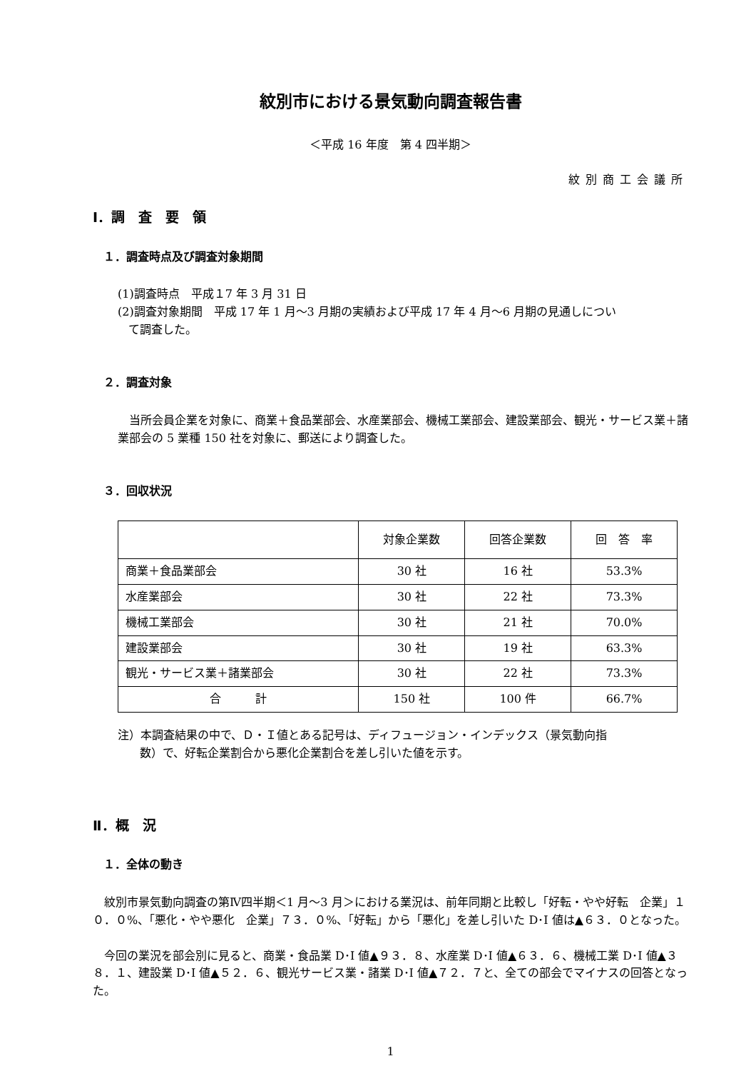紋別市における景気動向調査報告書
＜平成 16 年度　第 4 四半期＞
紋別商工会議所
Ⅰ．調　査　要　領
１．調査時点及び調査対象期間
(1)調査時点　平成１7 年 3 月 31 日
(2)調査対象期間　平成 17 年 1 月～3 月期の実績および平成 17 年 4 月～6 月期の見通しについ
て調査した。
２．調査対象
　当所会員企業を対象に、商業＋食品業部会、水産業部会、機械工業部会、建設業部会、観光・サービス業＋諸業部会の 5 業種 150 社を対象に、郵送により調査した。
３．回収状況
| | 対象企業数 | 回答企業数 | 回 答 率 |
| --- | --- | --- | --- |
| 商業＋食品業部会 | 30 社 | 16 社 | 53.3% |
| 水産業部会 | 30 社 | 22 社 | 73.3% |
| 機械工業部会 | 30 社 | 21 社 | 70.0% |
| 建設業部会 | 30 社 | 19 社 | 63.3% |
| 観光・サービス業＋諸業部会 | 30 社 | 22 社 | 73.3% |
| 合 計 | 150 社 | 100 件 | 66.7% |
注）本調査結果の中で、Ｄ・Ｉ値とある記号は、ディフュージョン・インデックス（景気動向指
数）で、好転企業割合から悪化企業割合を差し引いた値を示す。
Ⅱ．概　況
１．全体の動き
　紋別市景気動向調査の第Ⅳ四半期＜1 月～3 月＞における業況は、前年同期と比較し「好転・やや好転　企業」１０．０%、「悪化・やや悪化　企業」７３．０%、「好転」から「悪化」を差し引いた D･I 値は▲６３．０となった。
　今回の業況を部会別に見ると、商業・食品業 D･I 値▲９３．８、水産業 D･I 値▲６３．６、機械工業 D･I 値▲３８．１、建設業 D･I 値▲５２．６、観光サービス業・諸業 D･I 値▲７２．７と、全ての部会でマイナスの回答となった。
1